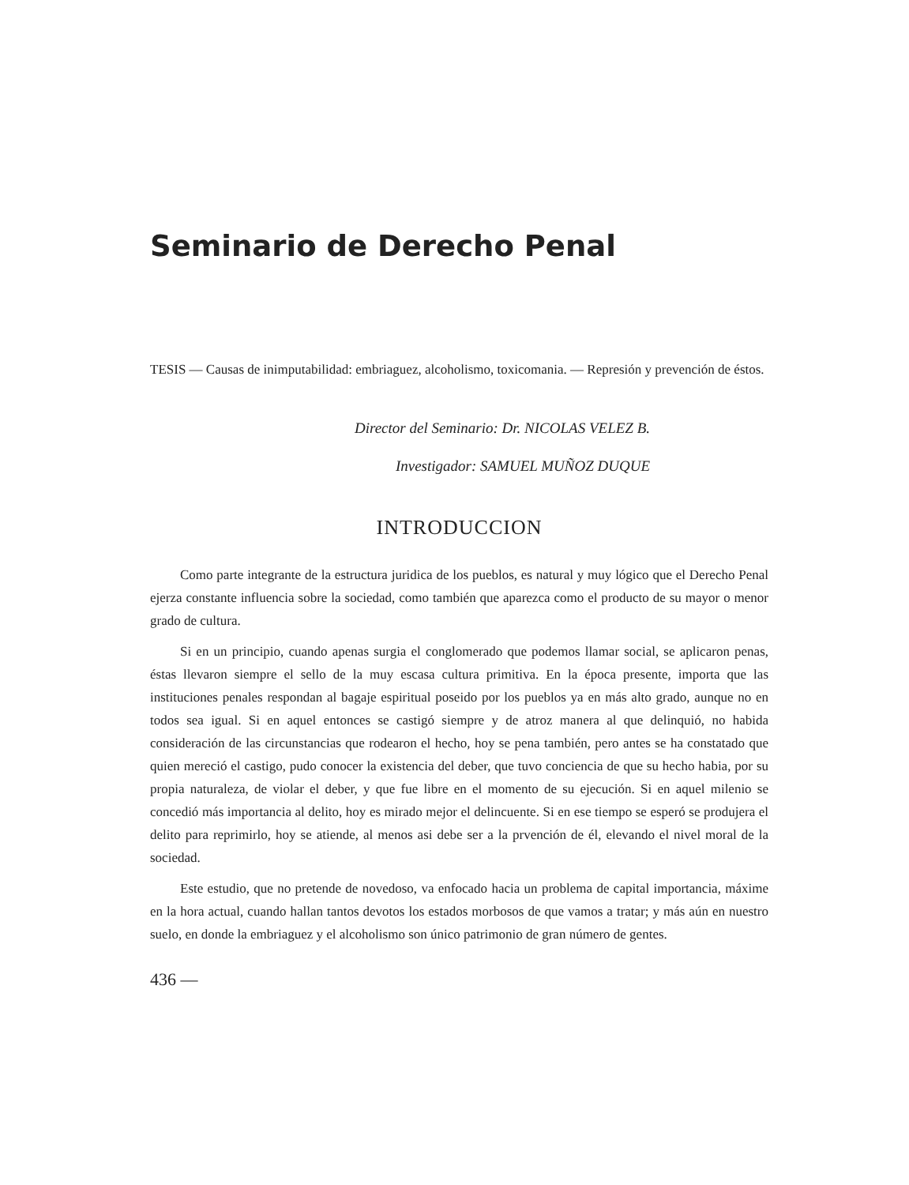Seminario de Derecho Penal
TESIS — Causas de inimputabilidad: embriaguez, alcoholismo, toxicomania. — Represión y prevención de éstos.
Director del Seminario: Dr. NICOLAS VELEZ B.
Investigador: SAMUEL MUÑOZ DUQUE
INTRODUCCION
Como parte integrante de la estructura juridica de los pueblos, es natural y muy lógico que el Derecho Penal ejerza constante influencia sobre la sociedad, como también que aparezca como el producto de su mayor o menor grado de cultura.
Si en un principio, cuando apenas surgia el conglomerado que podemos llamar social, se aplicaron penas, éstas llevaron siempre el sello de la muy escasa cultura primitiva. En la época presente, importa que las instituciones penales respondan al bagaje espiritual poseido por los pueblos ya en más alto grado, aunque no en todos sea igual. Si en aquel entonces se castigó siempre y de atroz manera al que delinquió, no habida consideración de las circunstancias que rodearon el hecho, hoy se pena también, pero antes se ha constatado que quien mereció el castigo, pudo conocer la existencia del deber, que tuvo conciencia de que su hecho habia, por su propia naturaleza, de violar el deber, y que fue libre en el momento de su ejecución. Si en aquel milenio se concedió más importancia al delito, hoy es mirado mejor el delincuente. Si en ese tiempo se esperó se produjera el delito para reprimirlo, hoy se atiende, al menos asi debe ser a la prvención de él, elevando el nivel moral de la sociedad.
Este estudio, que no pretende de novedoso, va enfocado hacia un problema de capital importancia, máxime en la hora actual, cuando hallan tantos devotos los estados morbosos de que vamos a tratar; y más aún en nuestro suelo, en donde la embriaguez y el alcoholismo son único patrimonio de gran número de gentes.
436 —